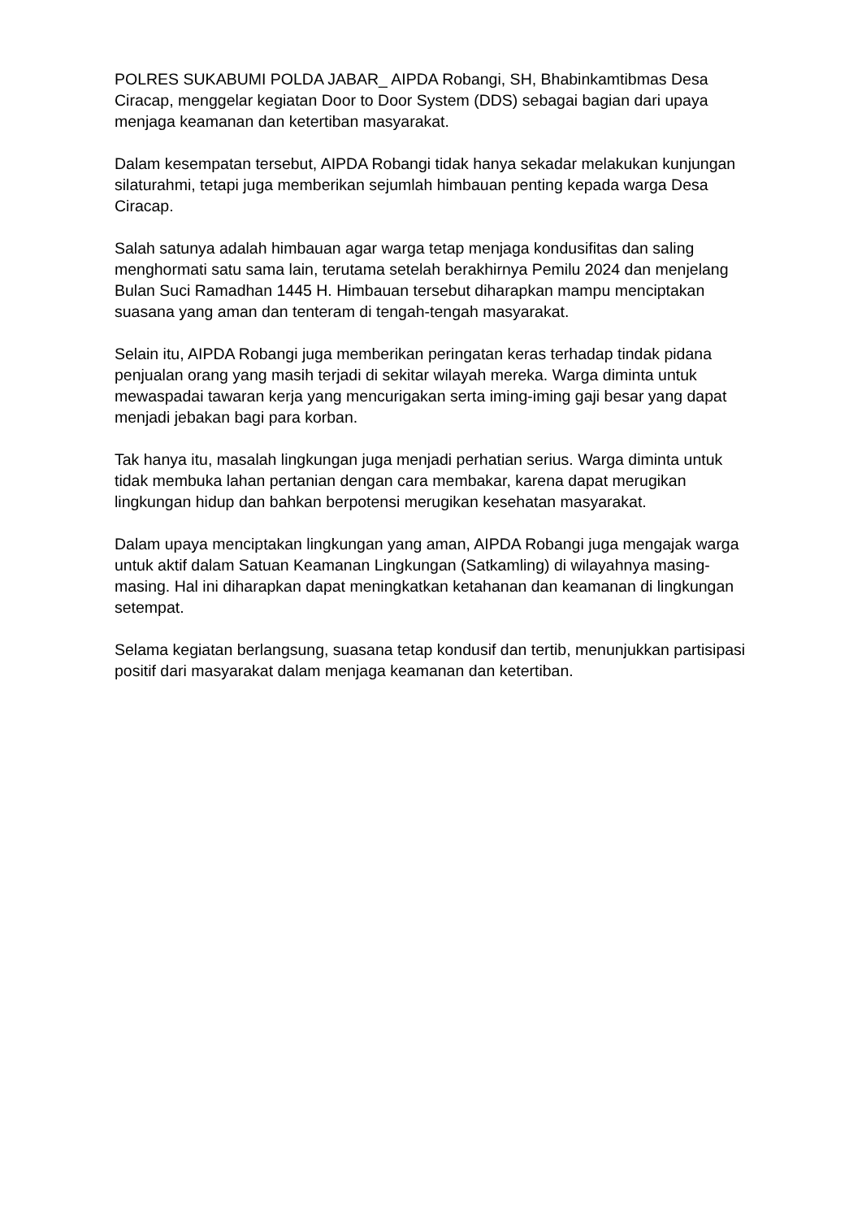POLRES SUKABUMI POLDA JABAR_ AIPDA Robangi, SH, Bhabinkamtibmas Desa Ciracap, menggelar kegiatan Door to Door System (DDS) sebagai bagian dari upaya menjaga keamanan dan ketertiban masyarakat.
Dalam kesempatan tersebut, AIPDA Robangi tidak hanya sekadar melakukan kunjungan silaturahmi, tetapi juga memberikan sejumlah himbauan penting kepada warga Desa Ciracap.
Salah satunya adalah himbauan agar warga tetap menjaga kondusifitas dan saling menghormati satu sama lain, terutama setelah berakhirnya Pemilu 2024 dan menjelang Bulan Suci Ramadhan 1445 H. Himbauan tersebut diharapkan mampu menciptakan suasana yang aman dan tenteram di tengah-tengah masyarakat.
Selain itu, AIPDA Robangi juga memberikan peringatan keras terhadap tindak pidana penjualan orang yang masih terjadi di sekitar wilayah mereka. Warga diminta untuk mewaspadai tawaran kerja yang mencurigakan serta iming-iming gaji besar yang dapat menjadi jebakan bagi para korban.
Tak hanya itu, masalah lingkungan juga menjadi perhatian serius. Warga diminta untuk tidak membuka lahan pertanian dengan cara membakar, karena dapat merugikan lingkungan hidup dan bahkan berpotensi merugikan kesehatan masyarakat.
Dalam upaya menciptakan lingkungan yang aman, AIPDA Robangi juga mengajak warga untuk aktif dalam Satuan Keamanan Lingkungan (Satkamling) di wilayahnya masing-masing. Hal ini diharapkan dapat meningkatkan ketahanan dan keamanan di lingkungan setempat.
Selama kegiatan berlangsung, suasana tetap kondusif dan tertib, menunjukkan partisipasi positif dari masyarakat dalam menjaga keamanan dan ketertiban.